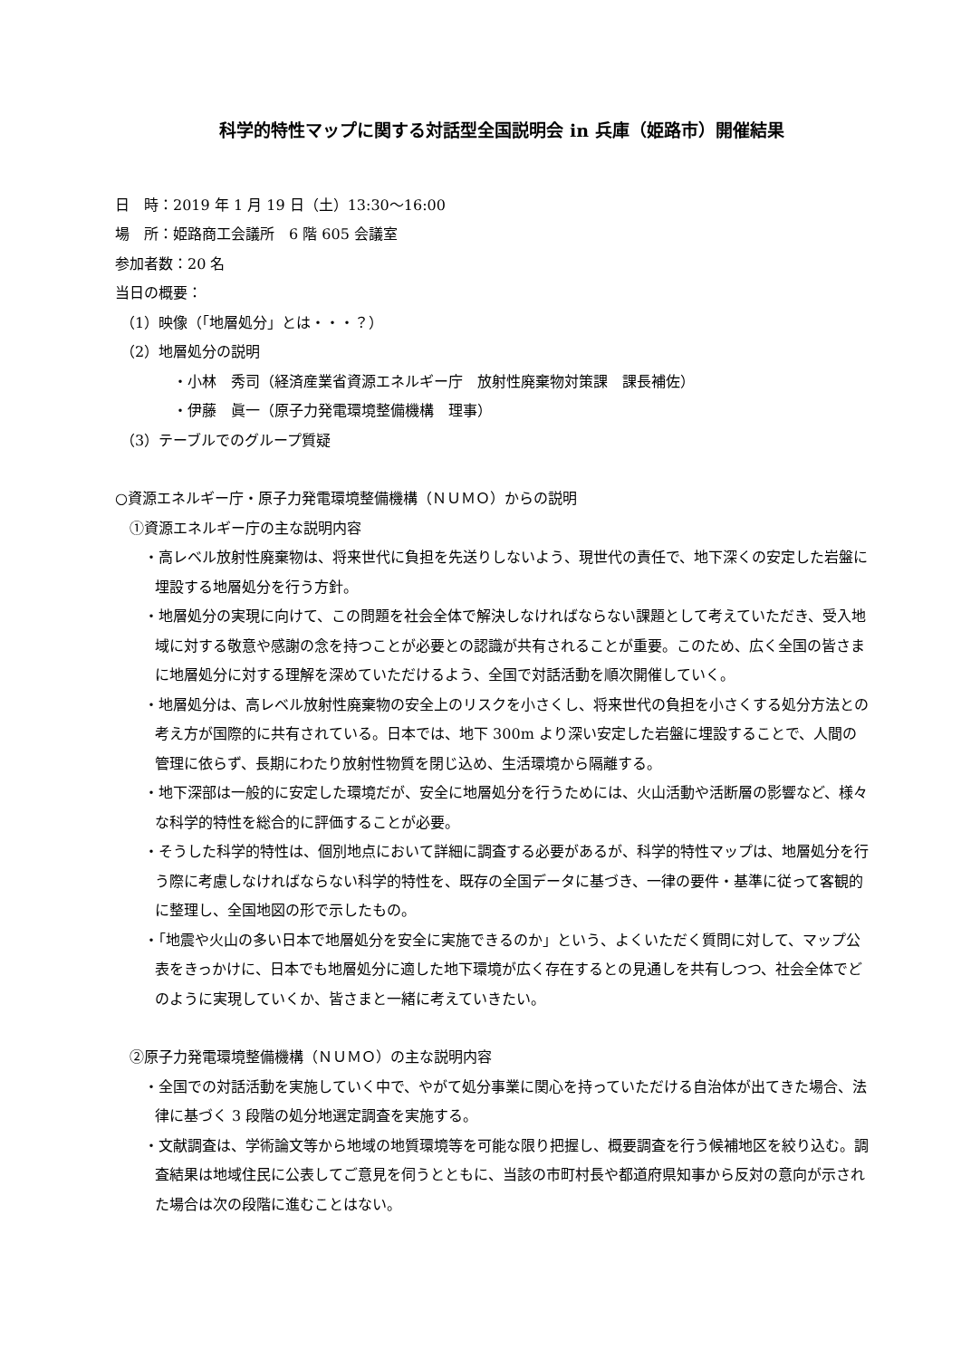科学的特性マップに関する対話型全国説明会 in 兵庫（姫路市）開催結果
日　時：2019 年 1 月 19 日（土）13:30～16:00
場　所：姫路商工会議所　6 階 605 会議室
参加者数：20 名
当日の概要：
（1）映像（「地層処分」とは・・・？）
（2）地層処分の説明
・小林　秀司（経済産業省資源エネルギー庁　放射性廃棄物対策課　課長補佐）
・伊藤　眞一（原子力発電環境整備機構　理事）
（3）テーブルでのグループ質疑
○資源エネルギー庁・原子力発電環境整備機構（ＮＵＭＯ）からの説明
①資源エネルギー庁の主な説明内容
・高レベル放射性廃棄物は、将来世代に負担を先送りしないよう、現世代の責任で、地下深くの安定した岩盤に埋設する地層処分を行う方針。
・地層処分の実現に向けて、この問題を社会全体で解決しなければならない課題として考えていただき、受入地域に対する敬意や感謝の念を持つことが必要との認識が共有されることが重要。このため、広く全国の皆さまに地層処分に対する理解を深めていただけるよう、全国で対話活動を順次開催していく。
・地層処分は、高レベル放射性廃棄物の安全上のリスクを小さくし、将来世代の負担を小さくする処分方法との考え方が国際的に共有されている。日本では、地下 300m より深い安定した岩盤に埋設することで、人間の管理に依らず、長期にわたり放射性物質を閉じ込め、生活環境から隔離する。
・地下深部は一般的に安定した環境だが、安全に地層処分を行うためには、火山活動や活断層の影響など、様々な科学的特性を総合的に評価することが必要。
・そうした科学的特性は、個別地点において詳細に調査する必要があるが、科学的特性マップは、地層処分を行う際に考慮しなければならない科学的特性を、既存の全国データに基づき、一律の要件・基準に従って客観的に整理し、全国地図の形で示したもの。
・「地震や火山の多い日本で地層処分を安全に実施できるのか」という、よくいただく質問に対して、マップ公表をきっかけに、日本でも地層処分に適した地下環境が広く存在するとの見通しを共有しつつ、社会全体でどのように実現していくか、皆さまと一緒に考えていきたい。
②原子力発電環境整備機構（ＮＵＭＯ）の主な説明内容
・全国での対話活動を実施していく中で、やがて処分事業に関心を持っていただける自治体が出てきた場合、法律に基づく 3 段階の処分地選定調査を実施する。
・文献調査は、学術論文等から地域の地質環境等を可能な限り把握し、概要調査を行う候補地区を絞り込む。調査結果は地域住民に公表してご意見を伺うとともに、当該の市町村長や都道府県知事から反対の意向が示された場合は次の段階に進むことはない。